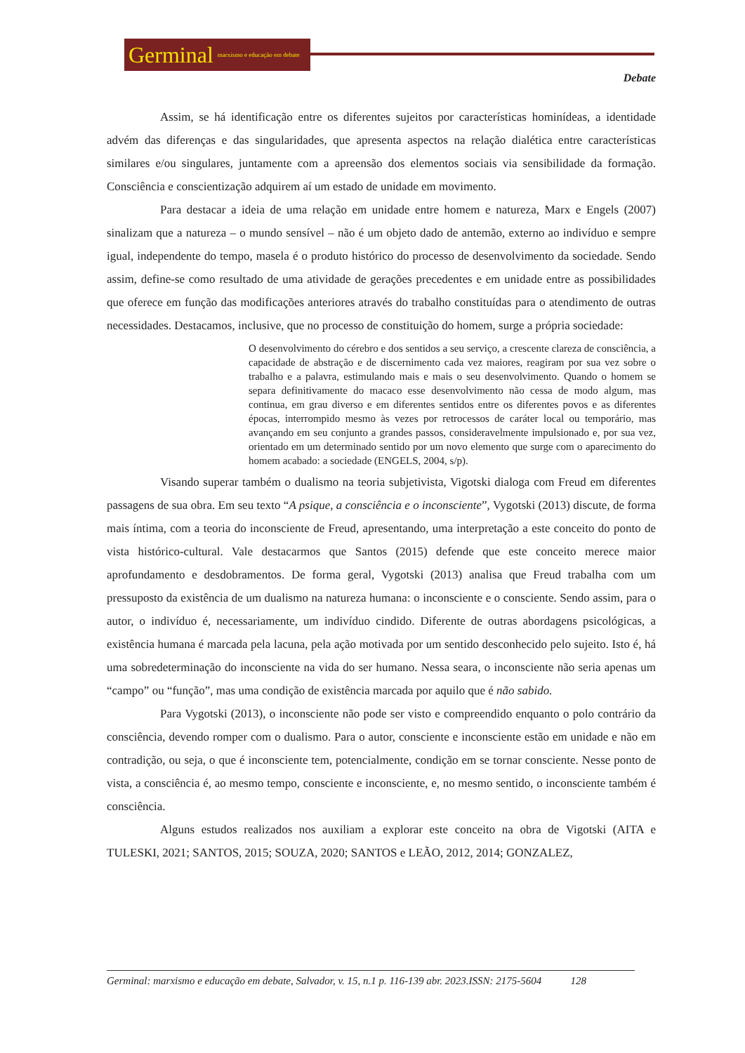Germinal marxismo e educação em debate
Debate
Assim, se há identificação entre os diferentes sujeitos por características hominídeas, a identidade advém das diferenças e das singularidades, que apresenta aspectos na relação dialética entre características similares e/ou singulares, juntamente com a apreensão dos elementos sociais via sensibilidade da formação. Consciência e conscientização adquirem aí um estado de unidade em movimento.
Para destacar a ideia de uma relação em unidade entre homem e natureza, Marx e Engels (2007) sinalizam que a natureza – o mundo sensível – não é um objeto dado de antemão, externo ao indivíduo e sempre igual, independente do tempo, masela é o produto histórico do processo de desenvolvimento da sociedade. Sendo assim, define-se como resultado de uma atividade de gerações precedentes e em unidade entre as possibilidades que oferece em função das modificações anteriores através do trabalho constituídas para o atendimento de outras necessidades. Destacamos, inclusive, que no processo de constituição do homem, surge a própria sociedade:
O desenvolvimento do cérebro e dos sentidos a seu serviço, a crescente clareza de consciência, a capacidade de abstração e de discernimento cada vez maiores, reagiram por sua vez sobre o trabalho e a palavra, estimulando mais e mais o seu desenvolvimento. Quando o homem se separa definitivamente do macaco esse desenvolvimento não cessa de modo algum, mas continua, em grau diverso e em diferentes sentidos entre os diferentes povos e as diferentes épocas, interrompido mesmo às vezes por retrocessos de caráter local ou temporário, mas avançando em seu conjunto a grandes passos, consideravelmente impulsionado e, por sua vez, orientado em um determinado sentido por um novo elemento que surge com o aparecimento do homem acabado: a sociedade (ENGELS, 2004, s/p).
Visando superar também o dualismo na teoria subjetivista, Vigotski dialoga com Freud em diferentes passagens de sua obra. Em seu texto “A psique, a consciência e o inconsciente”, Vygotski (2013) discute, de forma mais íntima, com a teoria do inconsciente de Freud, apresentando, uma interpretação a este conceito do ponto de vista histórico-cultural. Vale destacarmos que Santos (2015) defende que este conceito merece maior aprofundamento e desdobramentos. De forma geral, Vygotski (2013) analisa que Freud trabalha com um pressuposto da existência de um dualismo na natureza humana: o inconsciente e o consciente. Sendo assim, para o autor, o indivíduo é, necessariamente, um indivíduo cindido. Diferente de outras abordagens psicológicas, a existência humana é marcada pela lacuna, pela ação motivada por um sentido desconhecido pelo sujeito. Isto é, há uma sobredeterminação do inconsciente na vida do ser humano. Nessa seara, o inconsciente não seria apenas um “campo” ou “função”, mas uma condição de existência marcada por aquilo que é não sabido.
Para Vygotski (2013), o inconsciente não pode ser visto e compreendido enquanto o polo contrário da consciência, devendo romper com o dualismo. Para o autor, consciente e inconsciente estão em unidade e não em contradição, ou seja, o que é inconsciente tem, potencialmente, condição em se tornar consciente. Nesse ponto de vista, a consciência é, ao mesmo tempo, consciente e inconsciente, e, no mesmo sentido, o inconsciente também é consciência.
Alguns estudos realizados nos auxiliam a explorar este conceito na obra de Vigotski (AITA e TULESKI, 2021; SANTOS, 2015; SOUZA, 2020; SANTOS e LEÃO, 2012, 2014; GONZALEZ,
Germinal: marxismo e educação em debate, Salvador, v. 15, n.1 p. 116-139 abr. 2023.ISSN: 2175-5604 128